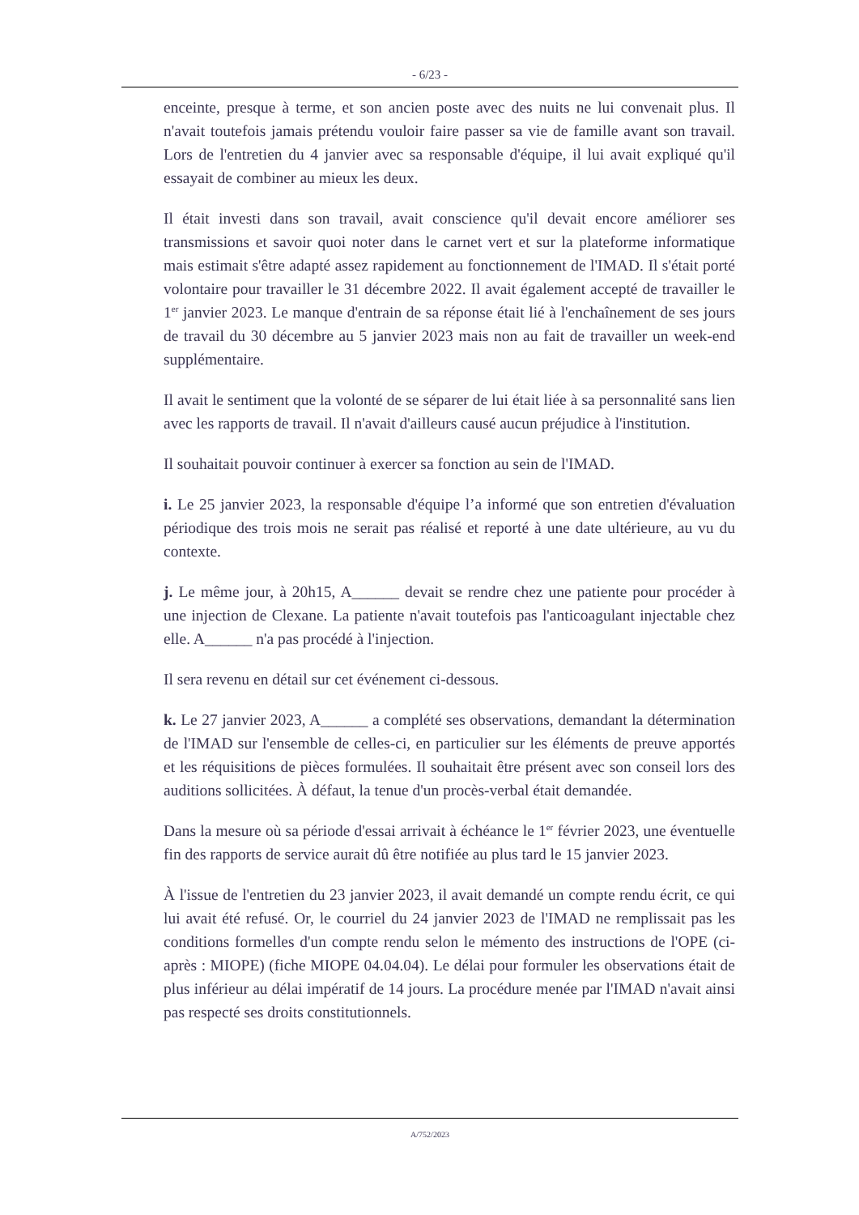- 6/23 -
enceinte, presque à terme, et son ancien poste avec des nuits ne lui convenait plus. Il n'avait toutefois jamais prétendu vouloir faire passer sa vie de famille avant son travail. Lors de l'entretien du 4 janvier avec sa responsable d'équipe, il lui avait expliqué qu'il essayait de combiner au mieux les deux.
Il était investi dans son travail, avait conscience qu'il devait encore améliorer ses transmissions et savoir quoi noter dans le carnet vert et sur la plateforme informatique mais estimait s'être adapté assez rapidement au fonctionnement de l'IMAD. Il s'était porté volontaire pour travailler le 31 décembre 2022. Il avait également accepté de travailler le 1<sup>er</sup> janvier 2023. Le manque d'entrain de sa réponse était lié à l'enchaînement de ses jours de travail du 30 décembre au 5 janvier 2023 mais non au fait de travailler un week-end supplémentaire.
Il avait le sentiment que la volonté de se séparer de lui était liée à sa personnalité sans lien avec les rapports de travail. Il n'avait d'ailleurs causé aucun préjudice à l'institution.
Il souhaitait pouvoir continuer à exercer sa fonction au sein de l'IMAD.
i. Le 25 janvier 2023, la responsable d'équipe l’a informé que son entretien d'évaluation périodique des trois mois ne serait pas réalisé et reporté à une date ultérieure, au vu du contexte.
j. Le même jour, à 20h15, A______ devait se rendre chez une patiente pour procéder à une injection de Clexane. La patiente n'avait toutefois pas l'anticoagulant injectable chez elle. A______ n'a pas procédé à l'injection.
Il sera revenu en détail sur cet événement ci-dessous.
k. Le 27 janvier 2023, A______ a complété ses observations, demandant la détermination de l'IMAD sur l'ensemble de celles-ci, en particulier sur les éléments de preuve apportés et les réquisitions de pièces formulées. Il souhaitait être présent avec son conseil lors des auditions sollicitées. À défaut, la tenue d'un procès-verbal était demandée.
Dans la mesure où sa période d'essai arrivait à échéance le 1<sup>er</sup> février 2023, une éventuelle fin des rapports de service aurait dû être notifiée au plus tard le 15 janvier 2023.
À l'issue de l'entretien du 23 janvier 2023, il avait demandé un compte rendu écrit, ce qui lui avait été refusé. Or, le courriel du 24 janvier 2023 de l'IMAD ne remplissait pas les conditions formelles d'un compte rendu selon le mémento des instructions de l'OPE (ci-après : MIOPE) (fiche MIOPE 04.04.04). Le délai pour formuler les observations était de plus inférieur au délai impératif de 14 jours. La procédure menée par l'IMAD n'avait ainsi pas respecté ses droits constitutionnels.
A/752/2023